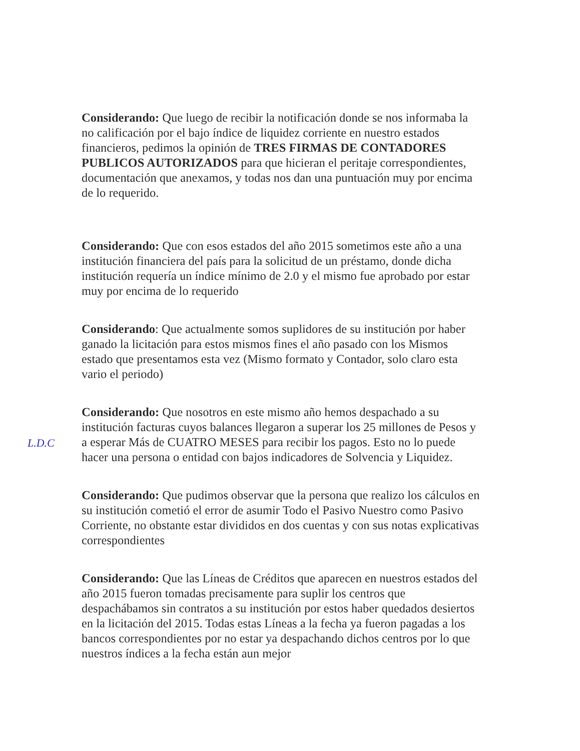Considerando: Que luego de recibir la notificación donde se nos informaba la no calificación por el bajo índice de liquidez corriente en nuestro estados financieros, pedimos la opinión de TRES FIRMAS DE CONTADORES PUBLICOS AUTORIZADOS para que hicieran el peritaje correspondientes, documentación que anexamos, y todas nos dan una puntuación muy por encima de lo requerido.
Considerando: Que con esos estados del año 2015 sometimos este año a una institución financiera del país para la solicitud de un préstamo, donde dicha institución requería un índice mínimo de 2.0 y el mismo fue aprobado por estar muy por encima de lo requerido
Considerando: Que actualmente somos suplidores de su institución por haber ganado la licitación para estos mismos fines el año pasado con los Mismos estado que presentamos esta vez (Mismo formato y Contador, solo claro esta vario el periodo)
Considerando: Que nosotros en este mismo año hemos despachado a su institución facturas cuyos balances llegaron a superar los 25 millones de Pesos y a esperar Más de CUATRO MESES para recibir los pagos. Esto no lo puede hacer una persona o entidad con bajos indicadores de Solvencia y Liquidez.
Considerando: Que pudimos observar que la persona que realizo los cálculos en su institución cometió el error de asumir Todo el Pasivo Nuestro como Pasivo Corriente, no obstante estar divididos en dos cuentas y con sus notas explicativas correspondientes
Considerando: Que las Líneas de Créditos que aparecen en nuestros estados del año 2015 fueron tomadas precisamente para suplir los centros que despachábamos sin contratos a su institución por estos haber quedados desiertos en la licitación del 2015. Todas estas Líneas a la fecha ya fueron pagadas a los bancos correspondientes por no estar ya despachando dichos centros por lo que nuestros índices a la fecha están aun mejor
L.D.C